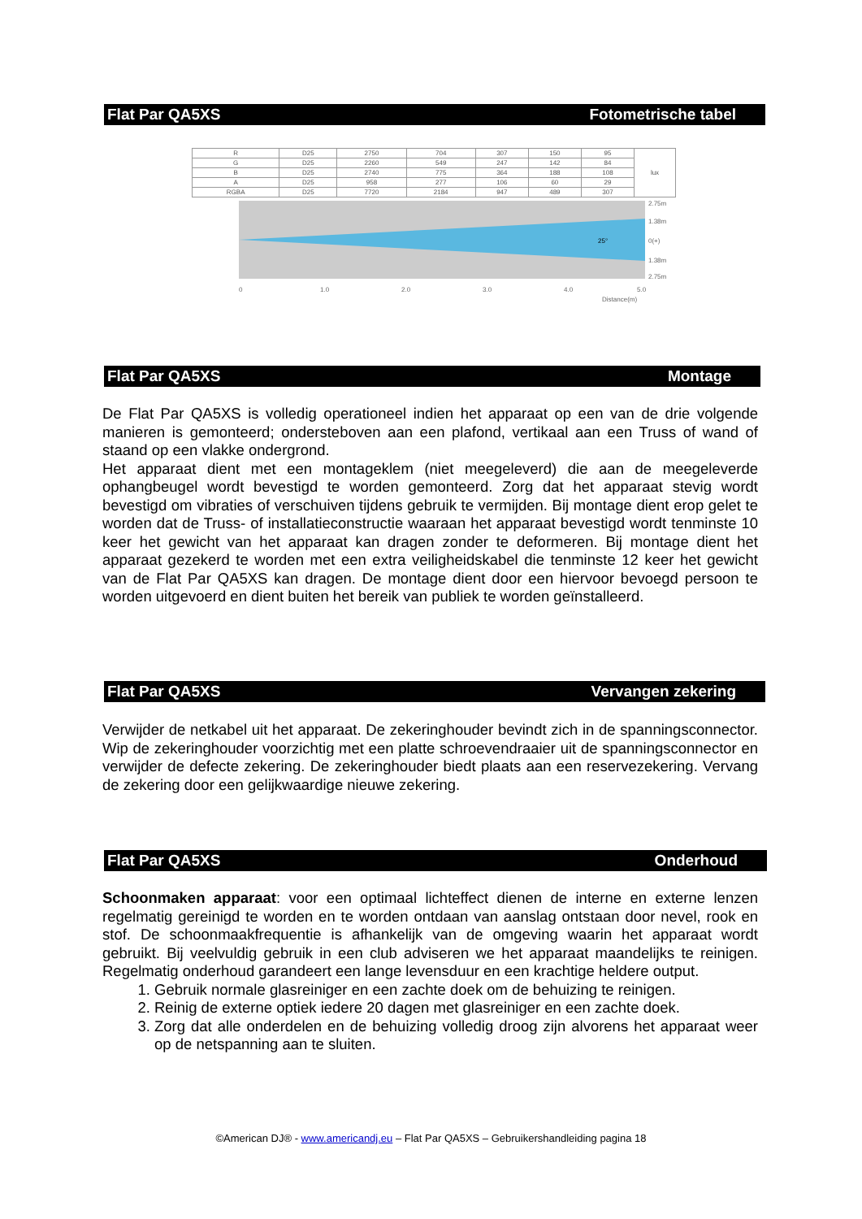Flat Par QA5XS Fotometrische tabel
| R | D25 | 2750 | 704 | 307 | 150 | 95 | lux |
| G | D25 | 2260 | 549 | 247 | 142 | 84 | |
| B | D25 | 2740 | 775 | 364 | 188 | 108 | |
| A | D25 | 958 | 277 | 106 | 60 | 29 | |
| RGBA | D25 | 7720 | 2184 | 947 | 489 | 307 | |
2.75m
1.38m
0(+)
1.38m
2.75m
25°
0
1.0
2.0
3.0
4.0
5.0
Distance(m)
Flat Par QA5XS Montage
De Flat Par QA5XS is volledig operationeel indien het apparaat op een van de drie volgende manieren is gemonteerd; ondersteboven aan een plafond, vertikaal aan een Truss of wand of staand op een vlakke ondergrond.
Het apparaat dient met een montageklem (niet meegeleverd) die aan de meegeleverde ophangbeugel wordt bevestigd te worden gemonteerd. Zorg dat het apparaat stevig wordt bevestigd om vibraties of verschuiven tijdens gebruik te vermijden. Bij montage dient erop gelet te worden dat de Truss- of installatieconstructie waaraan het apparaat bevestigd wordt tenminste 10 keer het gewicht van het apparaat kan dragen zonder te deformeren. Bij montage dient het apparaat gezekerd te worden met een extra veiligheidskabel die tenminste 12 keer het gewicht van de Flat Par QA5XS kan dragen. De montage dient door een hiervoor bevoegd persoon te worden uitgevoerd en dient buiten het bereik van publiek te worden geïnstalleerd.
Flat Par QA5XS Vervangen zekering
Verwijder de netkabel uit het apparaat. De zekeringhouder bevindt zich in de spanningsconnector. Wip de zekeringhouder voorzichtig met een platte schroevendraaier uit de spanningsconnector en verwijder de defecte zekering. De zekeringhouder biedt plaats aan een reservezekering. Vervang de zekering door een gelijkwaardige nieuwe zekering.
Flat Par QA5XS Onderhoud
Schoonmaken apparaat: voor een optimaal lichteffect dienen de interne en externe lenzen regelmatig gereinigd te worden en te worden ontdaan van aanslag ontstaan door nevel, rook en stof. De schoonmaakfrequentie is afhankelijk van de omgeving waarin het apparaat wordt gebruikt. Bij veelvuldig gebruik in een club adviseren we het apparaat maandelijks te reinigen. Regelmatig onderhoud garandeert een lange levensduur en een krachtige heldere output.
1. Gebruik normale glasreiniger en een zachte doek om de behuizing te reinigen.
2. Reinig de externe optiek iedere 20 dagen met glasreiniger en een zachte doek.
3. Zorg dat alle onderdelen en de behuizing volledig droog zijn alvorens het apparaat weer op de netspanning aan te sluiten.
©American DJ® - www.americandj.eu – Flat Par QA5XS – Gebruikershandleiding pagina 18